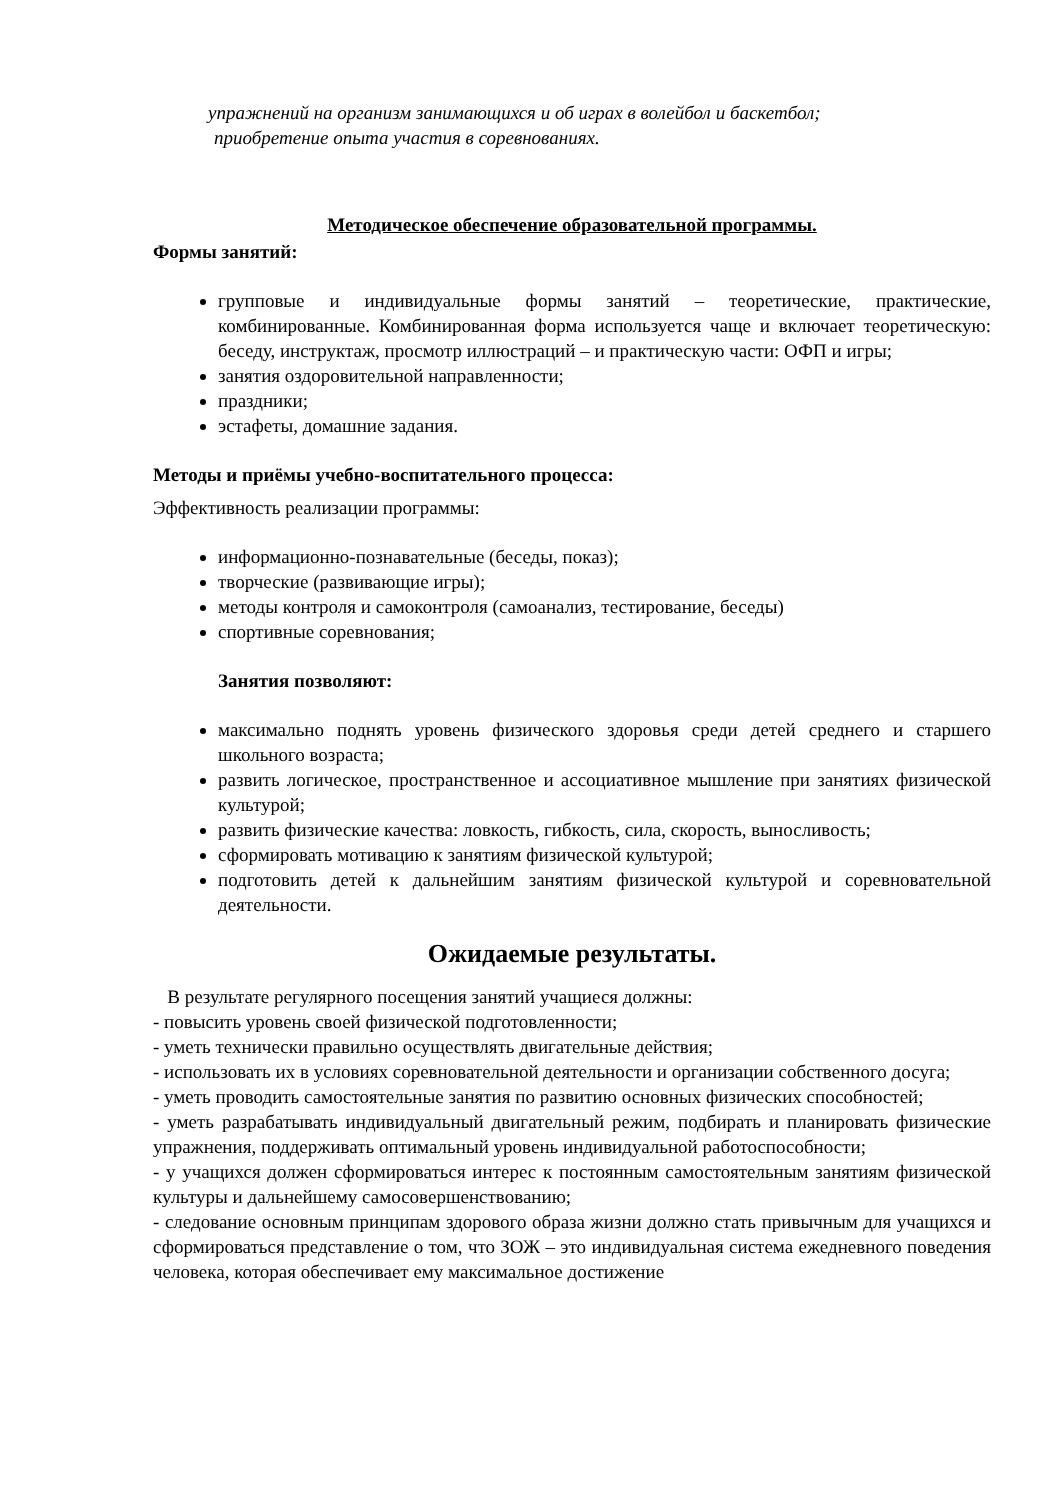упражнений на организм занимающихся и об играх в волейбол и баскетбол;
приобретение опыта участия в соревнованиях.
Методическое обеспечение образовательной программы.
Формы занятий:
групповые и индивидуальные формы занятий – теоретические, практические, комбинированные. Комбинированная форма используется чаще и включает теоретическую: беседу, инструктаж, просмотр иллюстраций – и практическую части: ОФП и игры;
занятия оздоровительной направленности;
праздники;
эстафеты, домашние задания.
Методы и приёмы учебно-воспитательного процесса:
Эффективность реализации программы:
информационно-познавательные (беседы, показ);
творческие (развивающие игры);
методы контроля и самоконтроля (самоанализ, тестирование, беседы)
спортивные соревнования;
Занятия позволяют:
максимально поднять уровень физического здоровья среди детей среднего и старшего школьного возраста;
развить логическое, пространственное и ассоциативное мышление при занятиях физической культурой;
развить физические качества: ловкость, гибкость, сила, скорость, выносливость;
сформировать мотивацию к занятиям физической культурой;
подготовить детей к дальнейшим занятиям физической культурой и соревновательной деятельности.
Ожидаемые результаты.
В результате регулярного посещения занятий учащиеся должны:
- повысить уровень своей физической подготовленности;
- уметь технически правильно осуществлять двигательные действия;
- использовать их в условиях соревновательной деятельности и организации собственного досуга;
- уметь проводить самостоятельные занятия по развитию основных физических способностей;
- уметь разрабатывать индивидуальный двигательный режим, подбирать и планировать физические упражнения, поддерживать оптимальный уровень индивидуальной работоспособности;
- у учащихся должен сформироваться интерес к постоянным самостоятельным занятиям физической культуры и дальнейшему самосовершенствованию;
- следование основным принципам здорового образа жизни должно стать привычным для учащихся и сформироваться представление о том, что ЗОЖ – это индивидуальная система ежедневного поведения человека, которая обеспечивает ему максимальное достижение